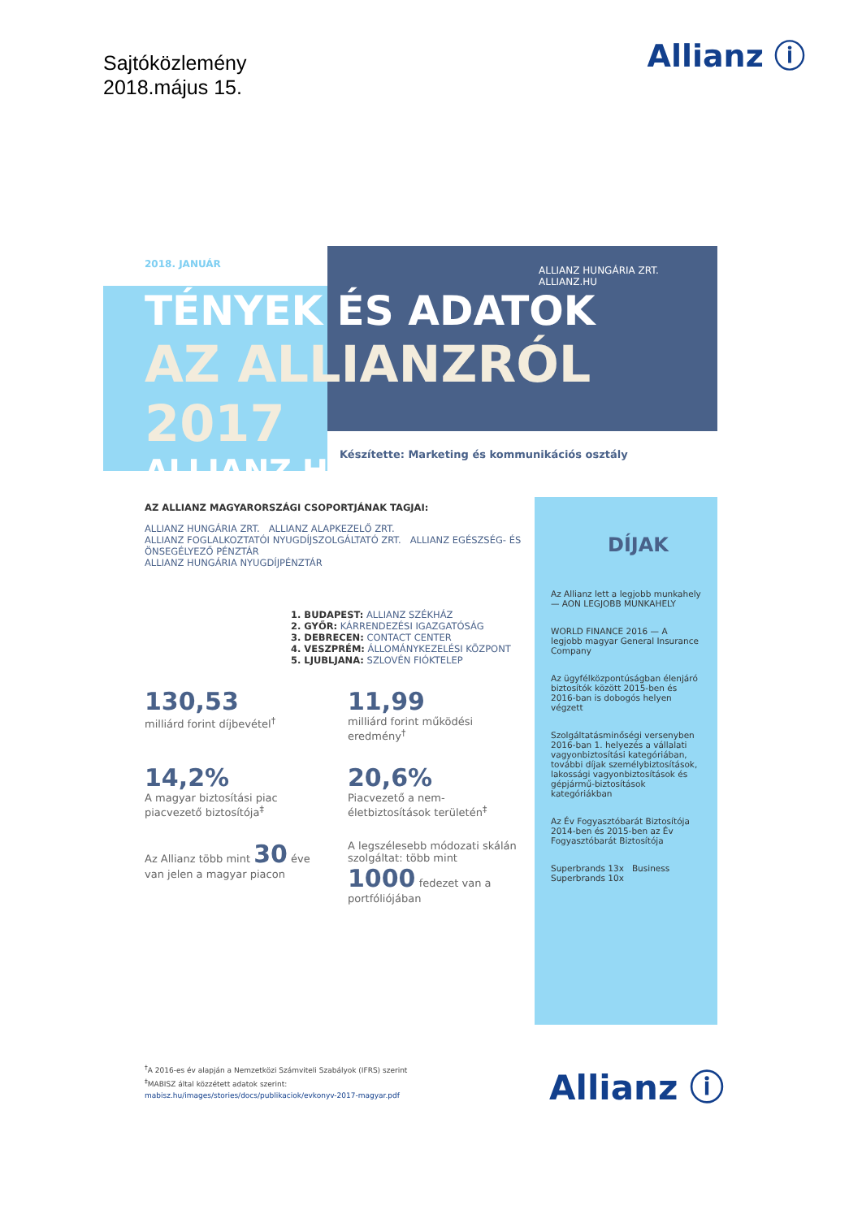Sajtóközlemény
2018.május 15.
Allianz ⓘ
2018. JANUÁR
ALLIANZ HUNGÁRIA ZRT. ALLIANZ.HU
TÉNYEK ÉS ADATOK
AZ ALLIANZRÓL 2017
ALLIANZ HU
Készítette: Marketing és kommunikációs osztály
AZ ALLIANZ MAGYARORSZÁGI CSOPORTJÁNAK TAGJAI:
ALLIANZ HUNGÁRIA ZRT. ALLIANZ ALAPKEZELŐ ZRT.
ALLIANZ FOGLALKOZTATÓI NYUGDÍJSZOLGÁLTATÓ ZRT. ALLIANZ EGÉSZSÉG- ÉS ÖNSEGÉLYEZŐ PÉNZTÁR
ALLIANZ HUNGÁRIA NYUGDÍJPÉNZTÁR
1. BUDAPEST: ALLIANZ SZÉKHÁZ
2. GYŐR: KÁRRENDEZÉSI IGAZGATÓSÁG
3. DEBRECEN: CONTACT CENTER
4. VESZPRÉM: ÁLLOMÁNYKEZELÉSI KÖZPONT
5. LJUBLJANA: SZLOVÉN FIÓKTELEP
130,53
milliárd forint díjbevétel<sup>†</sup>
11,99
milliárd forint működési eredmény<sup>†</sup>
14,2%
A magyar biztosítási piac piacvezető biztosítója<sup>‡</sup>
20,6%
Piacvezető a nem-életbiztosítások területén<sup>‡</sup>
Az Allianz több mint 30 éve van jelen a magyar piacon
A legszélesebb módozati skálán szolgáltat: több mint 1000 fedezet van a portfóliójában
DÍJAK
Az Allianz lett a legjobb munkahely — AON LEGJOBB MUNKAHELY
WORLD FINANCE 2016 — A legjobb magyar General Insurance Company
Az ügyfélközpontúságban élenjáró biztosítók között 2015-ben és 2016-ban is dobogós helyen végzett
Szolgáltatásminőségi versenyben 2016-ban 1. helyezés a vállalati vagyonbiztosítási kategóriában, további díjak személybiztosítások, lakossági vagyonbiztosítások és gépjármű-biztosítások kategóriákban
Az Év Fogyasztóbarát Biztosítója
2014-ben és 2015-ben az Év Fogyasztóbarát Biztosítója
Superbrands 13x Business Superbrands 10x
<sup>†</sup> A 2016-es év alapján a Nemzetközi Számviteli Szabályok (IFRS) szerint
<sup>‡</sup> MABISZ által közzétett adatok szerint:
mabisz.hu/images/stories/docs/publikaciok/evkonyv-2017-magyar.pdf
Allianz ⓘ